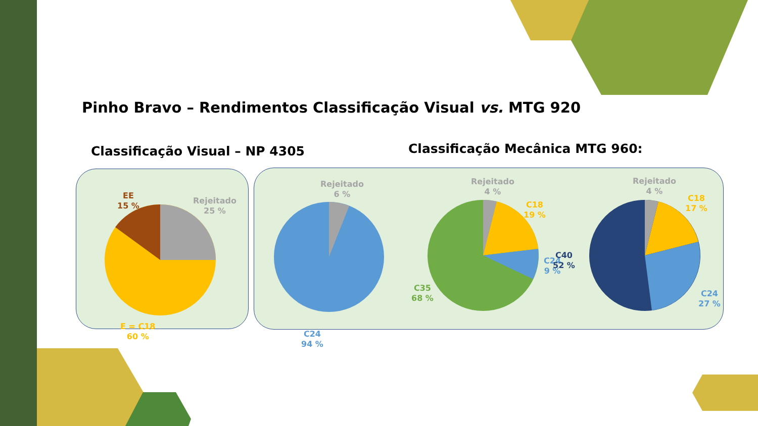Pinho Bravo – Rendimentos Classificação Visual vs. MTG 920
Classificação Visual – NP 4305
Classificação Mecânica MTG 960:
EE
15 %
Rejeitado
25 %
E = C18
60 %
Rejeitado
6 %
C24
94 %
Rejeitado
4 %
C18
19 %
C24
9 %
C35
68 %
Rejeitado
4 %
C18
17 %
C40
52 %
C24
27 %